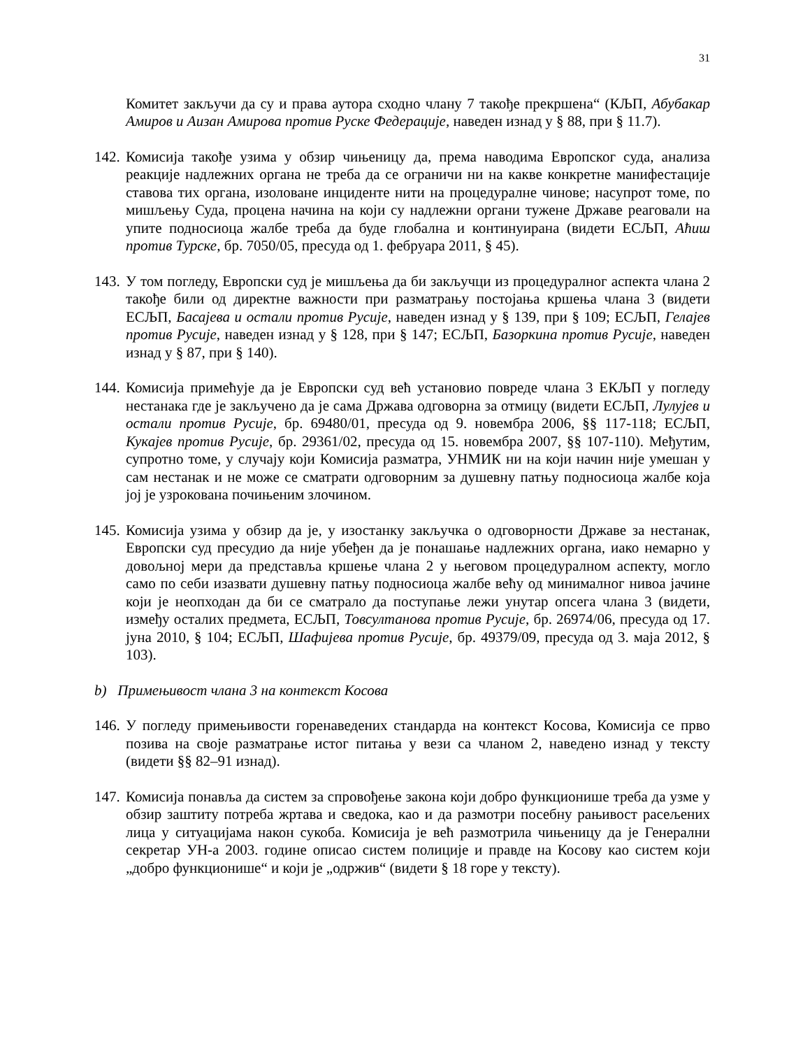31
Комитет закључи да су и права аутора сходно члану 7 такође прекршена“ (КЉП, Абубакар Амиров и Аизан Амирова против Руске Федерације, наведен изнад у § 88, при § 11.7).
142.
Комисија такође узима у обзир чињеницу да, према наводима Европског суда, анализа реакције надлежних органа не треба да се ограничи ни на какве конкретне манифестације ставова тих органа, изоловане инциденте нити на процедуралне чинове; насупрот томе, по мишљењу Суда, процена начина на који су надлежни органи тужене Државе реаговали на упите подносиоца жалбе треба да буде глобална и континуирана (видети ЕСЉП, Аћиш против Турске, бр. 7050/05, пресуда од 1. фебруара 2011, § 45).
143.
У том погледу, Европски суд је мишљења да би закључци из процедуралног аспекта члана 2 такође били од директне важности при разматрању постојања кршења члана 3 (видети ЕСЉП, Басајева и остали против Русије, наведен изнад у § 139, при § 109; ЕСЉП, Гелајев против Русије, наведен изнад у § 128, при § 147; ЕСЉП, Базоркина против Русије, наведен изнад у § 87, при § 140).
144.
Комисија примећује да је Европски суд већ установио повреде члана 3 ЕКЉП у погледу нестанака где је закључено да је сама Држава одговорна за отмицу (видети ЕСЉП, Лулујев и остали против Русије, бр. 69480/01, пресуда од 9. новембра 2006, §§ 117-118; ЕСЉП, Кукајев против Русије, бр. 29361/02, пресуда од 15. новембра 2007, §§ 107-110). Међутим, супротно томе, у случају који Комисија разматра, УНМИК ни на који начин није умешан у сам нестанак и не може се сматрати одговорним за душевну патњу подносиоца жалбе која јој је узрокована почињеним злочином.
145.
Комисија узима у обзир да је, у изостанку закључка о одговорности Државе за нестанак, Европски суд пресудио да није убеђен да је понашање надлежних органа, иако немарно у довољној мери да представља кршење члана 2 у његовом процедуралном аспекту, могло само по себи изазвати душевну патњу подносиоца жалбе већу од минималног нивоа јачине који је неопходан да би се сматрало да поступање лежи унутар опсега члана 3 (видети, између осталих предмета, ЕСЉП, Товсултанова против Русије, бр. 26974/06, пресуда од 17. јуна 2010, § 104; ЕСЉП, Шафијева против Русије, бр. 49379/09, пресуда од 3. маја 2012, § 103).
b) Примењивост члана 3 на контекст Косова
146.
У погледу примењивости горенаведених стандарда на контекст Косова, Комисија се прво позива на своје разматрање истог питања у вези са чланом 2, наведено изнад у тексту (видети §§ 82–91 изнад).
147.
Комисија понавља да систем за спровођење закона који добро функционише треба да узме у обзир заштиту потреба жртава и сведока, као и да размотри посебну рањивост расељених лица у ситуацијама након сукоба. Комисија је већ размотрила чињеницу да је Генерални секретар УН-а 2003. године описао систем полиције и правде на Косову као систем који „добро функционише“ и који је „одржив“ (видети § 18 горе у тексту).